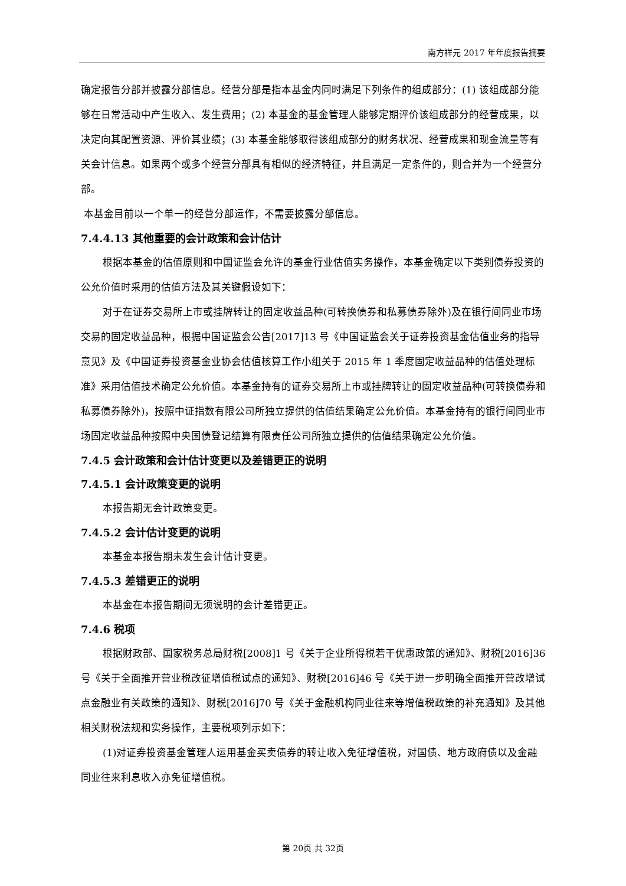南方祥元 2017 年年度报告摘要
确定报告分部并披露分部信息。经营分部是指本基金内同时满足下列条件的组成部分：(1) 该组成部分能够在日常活动中产生收入、发生费用；(2) 本基金的基金管理人能够定期评价该组成部分的经营成果，以决定向其配置资源、评价其业绩；(3) 本基金能够取得该组成部分的财务状况、经营成果和现金流量等有关会计信息。如果两个或多个经营分部具有相似的经济特征，并且满足一定条件的，则合并为一个经营分部。
本基金目前以一个单一的经营分部运作，不需要披露分部信息。
7.4.4.13 其他重要的会计政策和会计估计
根据本基金的估值原则和中国证监会允许的基金行业估值实务操作，本基金确定以下类别债券投资的公允价值时采用的估值方法及其关键假设如下：
对于在证券交易所上市或挂牌转让的固定收益品种(可转换债券和私募债券除外)及在银行间同业市场交易的固定收益品种，根据中国证监会公告[2017]13 号《中国证监会关于证券投资基金估值业务的指导意见》及《中国证券投资基金业协会估值核算工作小组关于 2015 年 1 季度固定收益品种的估值处理标准》采用估值技术确定公允价值。本基金持有的证券交易所上市或挂牌转让的固定收益品种(可转换债券和私募债券除外)，按照中证指数有限公司所独立提供的估值结果确定公允价值。本基金持有的银行间同业市场固定收益品种按照中央国债登记结算有限责任公司所独立提供的估值结果确定公允价值。
7.4.5 会计政策和会计估计变更以及差错更正的说明
7.4.5.1 会计政策变更的说明
本报告期无会计政策变更。
7.4.5.2 会计估计变更的说明
本基金本报告期未发生会计估计变更。
7.4.5.3 差错更正的说明
本基金在本报告期间无须说明的会计差错更正。
7.4.6 税项
根据财政部、国家税务总局财税[2008]1 号《关于企业所得税若干优惠政策的通知》、财税[2016]36 号《关于全面推开营业税改征增值税试点的通知》、财税[2016]46 号《关于进一步明确全面推开营改增试点金融业有关政策的通知》、财税[2016]70 号《关于金融机构同业往来等增值税政策的补充通知》及其他相关财税法规和实务操作，主要税项列示如下：
(1)对证券投资基金管理人运用基金买卖债券的转让收入免征增值税，对国债、地方政府债以及金融同业往来利息收入亦免征增值税。
第 20页 共 32页